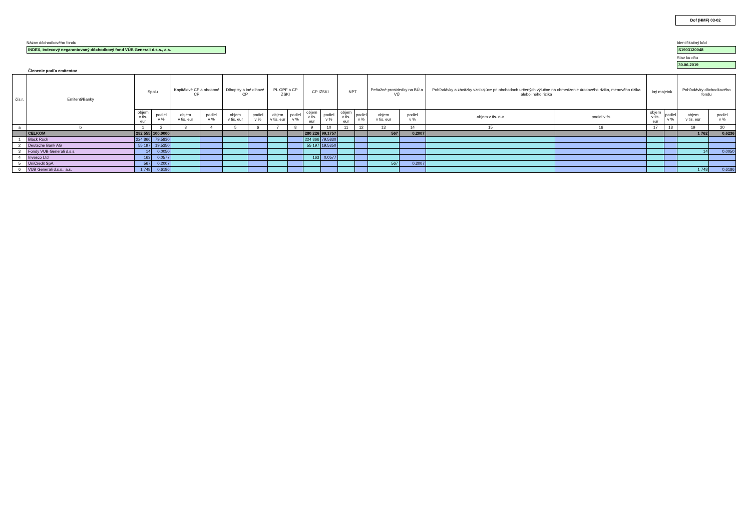Dof (HMF) 03-02
Názov dôchodkového fondu
INDEX, indexový negarantovaný dôchodkový fond VÚB Generali d.s.s., a.s.
Identifikačný kód
S1903120048
Stav ku dňu
30.06.2019
Členenie podľa emitentov
| čís.r. | Emitenti/Banky | Spolu | | Kapitálové CP a obdobné CP | | Dlhopisy a iné dlhové CP | | PL OPF a CP ZSKI | | CP IZSKI | | NPT | | Peňažné prostriedky na BÚ a VÚ | | Pohľadávky a záväzky vznikajúce pri obchodoch určených výlučne na obmedzenie úrokového rizika, menového rizika alebo iného rizika | | Iný majetok | | Pohľadávky dôchodkového fondu | |
| --- | --- | --- | --- | --- | --- | --- | --- | --- | --- | --- | --- | --- | --- | --- | --- | --- | --- | --- | --- | --- | --- |
| | | objem v tis. eur | podiel v % | objem v tis. eur | podiel v % | objem v tis. eur | podiel v % | objem v tis. eur | podiel v % | objem v tis. eur | podiel v % | objem v tis. eur | podiel v % | objem v tis. eur | podiel v % | objem v tis. eur | podiel v % | objem v tis. eur | podiel v % | objem v tis. eur | podiel v % |
| a | b | 1 | 2 | 3 | 4 | 5 | 6 | 7 | 8 | 9 | 10 | 11 | 12 | 13 | 14 | 15 | 16 | 17 | 18 | 19 | 20 |
| | CELKOM | 282 555 | 100,0000 | | | | | | | 280 226 | 99,1757 | | | 567 | 0,2007 | | | | | 1 762 | 0,6236 |
| 1 | Black Rock | 224 866 | 79,5830 | | | | | | | 224 866 | 79,5830 | | | | | | | | | | |
| 2 | Deutsche Bank AG | 55 197 | 19,5350 | | | | | | | 55 197 | 19,5350 | | | | | | | | | | |
| 3 | Fondy VUB Generali d.s.s. | 14 | 0,0050 | | | | | | | | | | | | | | | | | 14 | 0,0050 |
| 4 | Invesco Ltd | 163 | 0,0577 | | | | | | | 163 | 0,0577 | | | | | | | | | | |
| 5 | UniCredit SpA | 567 | 0,2007 | | | | | | | | | | | 567 | 0,2007 | | | | | | |
| 6 | VUB Generali d.s.s., a.s. | 1 748 | 0,6186 | | | | | | | | | | | | | | | | | 1 748 | 0,6186 |